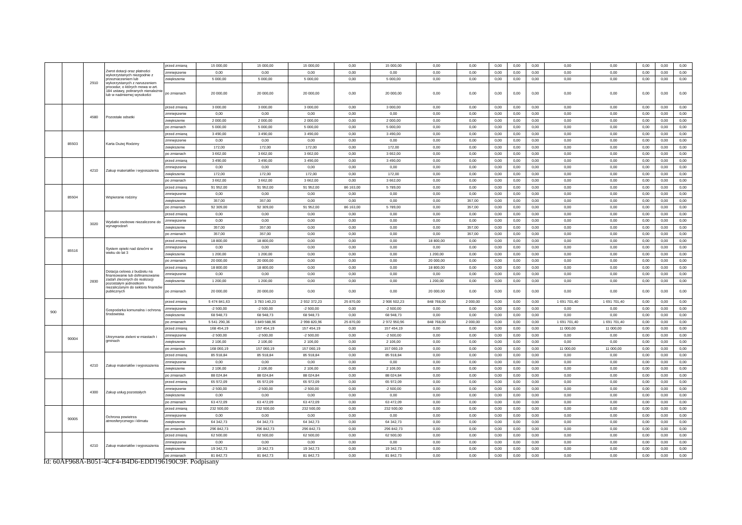| | | 2910 | Zwrot dotacji oraz płatności wykorzystanych niezgodnie z przeznaczeniem lub wykorzystanych z naruszeniem procedur, o których mowa w art. 184 ustawy, pobranych nienależnie lub w nadmiernej wysokości | przed zmianą | 15 000,00 | 15 000,00 | 15 000,00 | 0,00 | 15 000,00 | 0,00 | 0,00 | 0,00 | 0,00 | 0,00 | 0,00 | 0,00 | 0,00 | 0,00 | 0,00 |
| | | | | zmniejszenie | 0,00 | 0,00 | 0,00 | 0,00 | 0,00 | 0,00 | 0,00 | 0,00 | 0,00 | 0,00 | 0,00 | 0,00 | 0,00 | 0,00 | 0,00 |
| | | | | zwiększenie | 5 000,00 | 5 000,00 | 5 000,00 | 0,00 | 5 000,00 | 0,00 | 0,00 | 0,00 | 0,00 | 0,00 | 0,00 | 0,00 | 0,00 | 0,00 | 0,00 |
| | | | | po zmianach | 20 000,00 | 20 000,00 | 20 000,00 | 0,00 | 20 000,00 | 0,00 | 0,00 | 0,00 | 0,00 | 0,00 | 0,00 | 0,00 | 0,00 | 0,00 | 0,00 |
| | | 4580 | Pozostałe odsetki | przed zmianą | 3 000,00 | 3 000,00 | 3 000,00 | 0,00 | 3 000,00 | 0,00 | 0,00 | 0,00 | 0,00 | 0,00 | 0,00 | 0,00 | 0,00 | 0,00 | 0,00 |
| | | | | zmniejszenie | 0,00 | 0,00 | 0,00 | 0,00 | 0,00 | 0,00 | 0,00 | 0,00 | 0,00 | 0,00 | 0,00 | 0,00 | 0,00 | 0,00 | 0,00 |
| | | | | zwiększenie | 2 000,00 | 2 000,00 | 2 000,00 | 0,00 | 2 000,00 | 0,00 | 0,00 | 0,00 | 0,00 | 0,00 | 0,00 | 0,00 | 0,00 | 0,00 | 0,00 |
| | | | | po zmianach | 5 000,00 | 5 000,00 | 5 000,00 | 0,00 | 5 000,00 | 0,00 | 0,00 | 0,00 | 0,00 | 0,00 | 0,00 | 0,00 | 0,00 | 0,00 | 0,00 |
| | 85503 | | Karta Dużej Rodziny | przed zmianą | 3 490,00 | 3 490,00 | 3 490,00 | 0,00 | 3 490,00 | 0,00 | 0,00 | 0,00 | 0,00 | 0,00 | 0,00 | 0,00 | 0,00 | 0,00 | 0,00 |
| | | | | zmniejszenie | 0,00 | 0,00 | 0,00 | 0,00 | 0,00 | 0,00 | 0,00 | 0,00 | 0,00 | 0,00 | 0,00 | 0,00 | 0,00 | 0,00 | 0,00 |
| | | | | zwiększenie | 172,00 | 172,00 | 172,00 | 0,00 | 172,00 | 0,00 | 0,00 | 0,00 | 0,00 | 0,00 | 0,00 | 0,00 | 0,00 | 0,00 | 0,00 |
| | | | | po zmianach | 3 662,00 | 3 662,00 | 3 662,00 | 0,00 | 3 662,00 | 0,00 | 0,00 | 0,00 | 0,00 | 0,00 | 0,00 | 0,00 | 0,00 | 0,00 | 0,00 |
| | | 4210 | Zakup materiałów i wyposażenia | przed zmianą | 3 490,00 | 3 490,00 | 3 490,00 | 0,00 | 3 490,00 | 0,00 | 0,00 | 0,00 | 0,00 | 0,00 | 0,00 | 0,00 | 0,00 | 0,00 | 0,00 |
| | | | | zmniejszenie | 0,00 | 0,00 | 0,00 | 0,00 | 0,00 | 0,00 | 0,00 | 0,00 | 0,00 | 0,00 | 0,00 | 0,00 | 0,00 | 0,00 | 0,00 |
| | | | | zwiększenie | 172,00 | 172,00 | 172,00 | 0,00 | 172,00 | 0,00 | 0,00 | 0,00 | 0,00 | 0,00 | 0,00 | 0,00 | 0,00 | 0,00 | 0,00 |
| | | | | po zmianach | 3 662,00 | 3 662,00 | 3 662,00 | 0,00 | 3 662,00 | 0,00 | 0,00 | 0,00 | 0,00 | 0,00 | 0,00 | 0,00 | 0,00 | 0,00 | 0,00 |
| | 85504 | | Wspieranie rodziny | przed zmianą | 91 952,00 | 91 952,00 | 91 952,00 | 86 163,00 | 5 789,00 | 0,00 | 0,00 | 0,00 | 0,00 | 0,00 | 0,00 | 0,00 | 0,00 | 0,00 | 0,00 |
| | | | | zmniejszenie | 0,00 | 0,00 | 0,00 | 0,00 | 0,00 | 0,00 | 0,00 | 0,00 | 0,00 | 0,00 | 0,00 | 0,00 | 0,00 | 0,00 | 0,00 |
| | | | | zwiększenie | 357,00 | 357,00 | 0,00 | 0,00 | 0,00 | 0,00 | 357,00 | 0,00 | 0,00 | 0,00 | 0,00 | 0,00 | 0,00 | 0,00 | 0,00 |
| | | | | po zmianach | 92 309,00 | 92 309,00 | 91 952,00 | 86 163,00 | 5 789,00 | 0,00 | 357,00 | 0,00 | 0,00 | 0,00 | 0,00 | 0,00 | 0,00 | 0,00 | 0,00 |
| | | 3020 | Wydatki osobowe niezaliczone do wynagrodzeń | przed zmianą | 0,00 | 0,00 | 0,00 | 0,00 | 0,00 | 0,00 | 0,00 | 0,00 | 0,00 | 0,00 | 0,00 | 0,00 | 0,00 | 0,00 | 0,00 |
| | | | | zmniejszenie | 0,00 | 0,00 | 0,00 | 0,00 | 0,00 | 0,00 | 0,00 | 0,00 | 0,00 | 0,00 | 0,00 | 0,00 | 0,00 | 0,00 | 0,00 |
| | | | | zwiększenie | 357,00 | 357,00 | 0,00 | 0,00 | 0,00 | 0,00 | 357,00 | 0,00 | 0,00 | 0,00 | 0,00 | 0,00 | 0,00 | 0,00 | 0,00 |
| | | | | po zmianach | 357,00 | 357,00 | 0,00 | 0,00 | 0,00 | 0,00 | 357,00 | 0,00 | 0,00 | 0,00 | 0,00 | 0,00 | 0,00 | 0,00 | 0,00 |
| | 85516 | | System opieki nad dziećmi w wieku do lat 3 | przed zmianą | 18 800,00 | 18 800,00 | 0,00 | 0,00 | 0,00 | 18 800,00 | 0,00 | 0,00 | 0,00 | 0,00 | 0,00 | 0,00 | 0,00 | 0,00 | 0,00 |
| | | | | zmniejszenie | 0,00 | 0,00 | 0,00 | 0,00 | 0,00 | 0,00 | 0,00 | 0,00 | 0,00 | 0,00 | 0,00 | 0,00 | 0,00 | 0,00 | 0,00 |
| | | | | zwiększenie | 1 200,00 | 1 200,00 | 0,00 | 0,00 | 0,00 | 1 200,00 | 0,00 | 0,00 | 0,00 | 0,00 | 0,00 | 0,00 | 0,00 | 0,00 | 0,00 |
| | | | | po zmianach | 20 000,00 | 20 000,00 | 0,00 | 0,00 | 0,00 | 20 000,00 | 0,00 | 0,00 | 0,00 | 0,00 | 0,00 | 0,00 | 0,00 | 0,00 | 0,00 |
| | | 2830 | Dotacja celowa z budżetu na finansowanie lub dofinansowanie zadań zleconych do realizacji pozostałym jednostkom niezaliczanym do sektora finansów publicznych | przed zmianą | 18 800,00 | 18 800,00 | 0,00 | 0,00 | 0,00 | 18 800,00 | 0,00 | 0,00 | 0,00 | 0,00 | 0,00 | 0,00 | 0,00 | 0,00 | 0,00 |
| | | | | zmniejszenie | 0,00 | 0,00 | 0,00 | 0,00 | 0,00 | 0,00 | 0,00 | 0,00 | 0,00 | 0,00 | 0,00 | 0,00 | 0,00 | 0,00 | 0,00 |
| | | | | zwiększenie | 1 200,00 | 1 200,00 | 0,00 | 0,00 | 0,00 | 1 200,00 | 0,00 | 0,00 | 0,00 | 0,00 | 0,00 | 0,00 | 0,00 | 0,00 | 0,00 |
| | | | | po zmianach | 20 000,00 | 20 000,00 | 0,00 | 0,00 | 0,00 | 20 000,00 | 0,00 | 0,00 | 0,00 | 0,00 | 0,00 | 0,00 | 0,00 | 0,00 | 0,00 |
| 900 | | | Gospodarka komunalna i ochrona środowiska | przed zmianą | 5 474 841,63 | 3 783 140,23 | 2 932 372,23 | 25 870,00 | 2 906 502,23 | 848 768,00 | 2 000,00 | 0,00 | 0,00 | 0,00 | 1 691 701,40 | 1 691 701,40 | 0,00 | 0,00 | 0,00 |
| | | | | zmniejszenie | -2 500,00 | -2 500,00 | -2 500,00 | 0,00 | -2 500,00 | 0,00 | 0,00 | 0,00 | 0,00 | 0,00 | 0,00 | 0,00 | 0,00 | 0,00 | 0,00 |
| | | | | zwiększenie | 68 948,73 | 68 948,73 | 68 948,73 | 0,00 | 68 948,73 | 0,00 | 0,00 | 0,00 | 0,00 | 0,00 | 0,00 | 0,00 | 0,00 | 0,00 | 0,00 |
| | | | | po zmianach | 5 541 290,36 | 3 849 588,96 | 2 998 820,96 | 25 870,00 | 2 972 950,96 | 848 768,00 | 2 000,00 | 0,00 | 0,00 | 0,00 | 1 691 701,40 | 1 691 701,40 | 0,00 | 0,00 | 0,00 |
| | 90004 | | Utrzymanie zieleni w miastach i gminach | przed zmianą | 168 454,19 | 157 454,19 | 157 454,19 | 0,00 | 157 454,19 | 0,00 | 0,00 | 0,00 | 0,00 | 0,00 | 11 000,00 | 11 000,00 | 0,00 | 0,00 | 0,00 |
| | | | | zmniejszenie | -2 500,00 | -2 500,00 | -2 500,00 | 0,00 | -2 500,00 | 0,00 | 0,00 | 0,00 | 0,00 | 0,00 | 0,00 | 0,00 | 0,00 | 0,00 | 0,00 |
| | | | | zwiększenie | 2 106,00 | 2 106,00 | 2 106,00 | 0,00 | 2 106,00 | 0,00 | 0,00 | 0,00 | 0,00 | 0,00 | 0,00 | 0,00 | 0,00 | 0,00 | 0,00 |
| | | | | po zmianach | 168 060,19 | 157 060,19 | 157 060,19 | 0,00 | 157 060,19 | 0,00 | 0,00 | 0,00 | 0,00 | 0,00 | 11 000,00 | 11 000,00 | 0,00 | 0,00 | 0,00 |
| | | 4210 | Zakup materiałów i wyposażenia | przed zmianą | 85 918,84 | 85 918,84 | 85 918,84 | 0,00 | 85 918,84 | 0,00 | 0,00 | 0,00 | 0,00 | 0,00 | 0,00 | 0,00 | 0,00 | 0,00 | 0,00 |
| | | | | zmniejszenie | 0,00 | 0,00 | 0,00 | 0,00 | 0,00 | 0,00 | 0,00 | 0,00 | 0,00 | 0,00 | 0,00 | 0,00 | 0,00 | 0,00 | 0,00 |
| | | | | zwiększenie | 2 106,00 | 2 106,00 | 2 106,00 | 0,00 | 2 106,00 | 0,00 | 0,00 | 0,00 | 0,00 | 0,00 | 0,00 | 0,00 | 0,00 | 0,00 | 0,00 |
| | | | | po zmianach | 88 024,84 | 88 024,84 | 88 024,84 | 0,00 | 88 024,84 | 0,00 | 0,00 | 0,00 | 0,00 | 0,00 | 0,00 | 0,00 | 0,00 | 0,00 | 0,00 |
| | | 4300 | Zakup usług pozostałych | przed zmianą | 65 972,09 | 65 972,09 | 65 972,09 | 0,00 | 65 972,09 | 0,00 | 0,00 | 0,00 | 0,00 | 0,00 | 0,00 | 0,00 | 0,00 | 0,00 | 0,00 |
| | | | | zmniejszenie | -2 500,00 | -2 500,00 | -2 500,00 | 0,00 | -2 500,00 | 0,00 | 0,00 | 0,00 | 0,00 | 0,00 | 0,00 | 0,00 | 0,00 | 0,00 | 0,00 |
| | | | | zwiększenie | 0,00 | 0,00 | 0,00 | 0,00 | 0,00 | 0,00 | 0,00 | 0,00 | 0,00 | 0,00 | 0,00 | 0,00 | 0,00 | 0,00 | 0,00 |
| | | | | po zmianach | 63 472,09 | 63 472,09 | 63 472,09 | 0,00 | 63 472,09 | 0,00 | 0,00 | 0,00 | 0,00 | 0,00 | 0,00 | 0,00 | 0,00 | 0,00 | 0,00 |
| | 90005 | | Ochrona powietrza atmosferycznego i klimatu | przed zmianą | 232 500,00 | 232 500,00 | 232 500,00 | 0,00 | 232 500,00 | 0,00 | 0,00 | 0,00 | 0,00 | 0,00 | 0,00 | 0,00 | 0,00 | 0,00 | 0,00 |
| | | | | zmniejszenie | 0,00 | 0,00 | 0,00 | 0,00 | 0,00 | 0,00 | 0,00 | 0,00 | 0,00 | 0,00 | 0,00 | 0,00 | 0,00 | 0,00 | 0,00 |
| | | | | zwiększenie | 64 342,73 | 64 342,73 | 64 342,73 | 0,00 | 64 342,73 | 0,00 | 0,00 | 0,00 | 0,00 | 0,00 | 0,00 | 0,00 | 0,00 | 0,00 | 0,00 |
| | | | | po zmianach | 296 842,73 | 296 842,73 | 296 842,73 | 0,00 | 296 842,73 | 0,00 | 0,00 | 0,00 | 0,00 | 0,00 | 0,00 | 0,00 | 0,00 | 0,00 | 0,00 |
| | | 4210 | Zakup materiałów i wyposażenia | przed zmianą | 62 500,00 | 62 500,00 | 62 500,00 | 0,00 | 62 500,00 | 0,00 | 0,00 | 0,00 | 0,00 | 0,00 | 0,00 | 0,00 | 0,00 | 0,00 | 0,00 |
| | | | | zmniejszenie | 0,00 | 0,00 | 0,00 | 0,00 | 0,00 | 0,00 | 0,00 | 0,00 | 0,00 | 0,00 | 0,00 | 0,00 | 0,00 | 0,00 | 0,00 |
| | | | | zwiększenie | 19 342,73 | 19 342,73 | 19 342,73 | 0,00 | 19 342,73 | 0,00 | 0,00 | 0,00 | 0,00 | 0,00 | 0,00 | 0,00 | 0,00 | 0,00 | 0,00 |
| | | | | po zmianach | 81 842,73 | 81 842,73 | 81 842,73 | 0,00 | 81 842,73 | 0,00 | 0,00 | 0,00 | 0,00 | 0,00 | 0,00 | 0,00 | 0,00 | 0,00 | 0,00 |
Id: 60AF968A-B051-4CF4-B4D6-EDD196190C9F. Podpisany